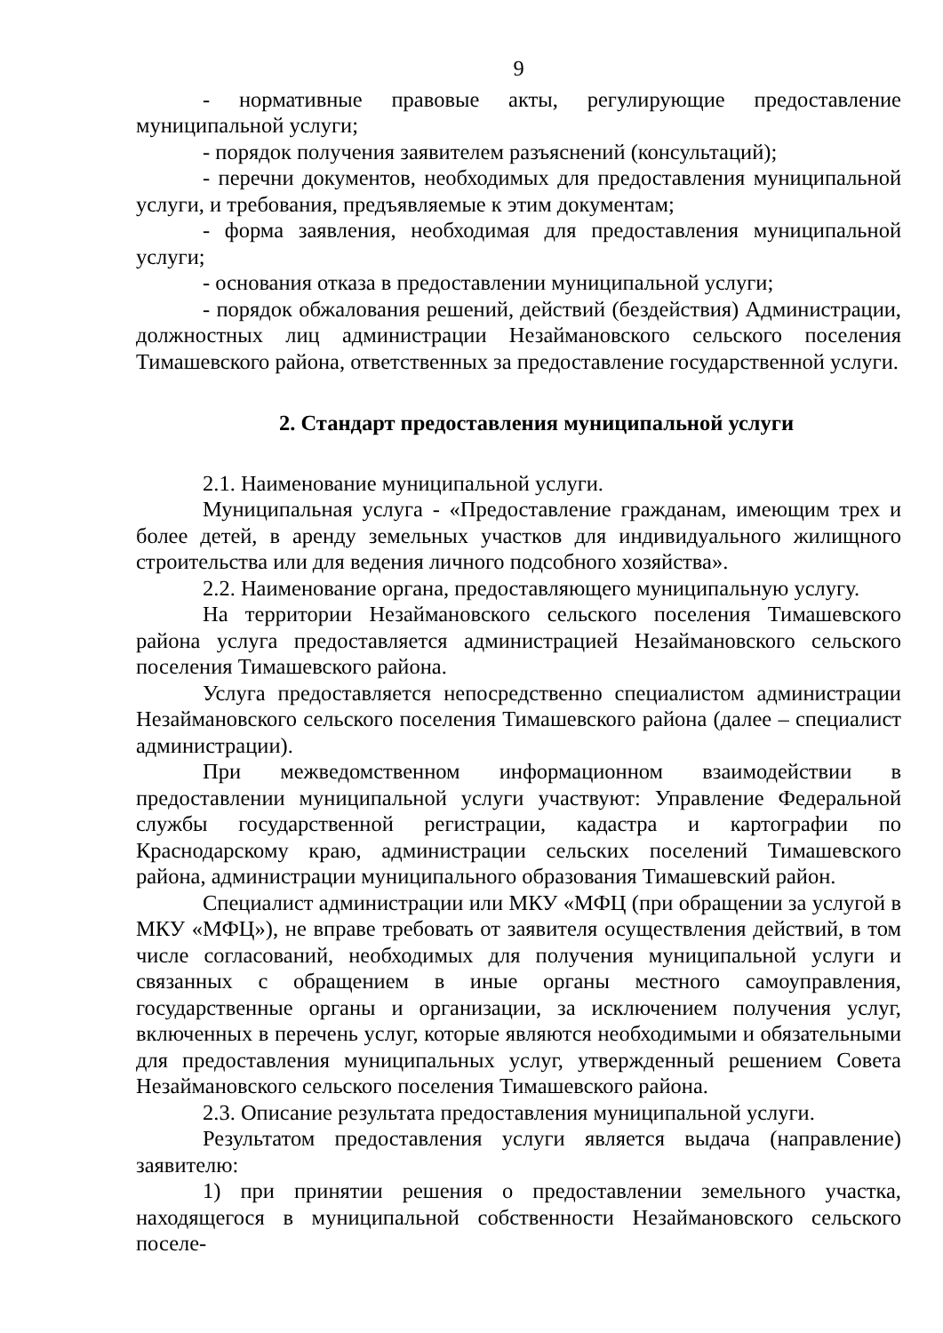9
- нормативные правовые акты, регулирующие предоставление муниципальной услуги;
- порядок получения заявителем разъяснений (консультаций);
- перечни документов, необходимых для предоставления муниципальной услуги, и требования, предъявляемые к этим документам;
- форма заявления, необходимая для предоставления муниципальной услуги;
- основания отказа в предоставлении муниципальной услуги;
- порядок обжалования решений, действий (бездействия) Администрации, должностных лиц администрации Незаймановского сельского поселения Тимашевского района, ответственных за предоставление государственной услуги.
2. Стандарт предоставления муниципальной услуги
2.1. Наименование муниципальной услуги.
Муниципальная услуга - «Предоставление гражданам, имеющим трех и более детей, в аренду земельных участков для индивидуального жилищного строительства или для ведения личного подсобного хозяйства».
2.2. Наименование органа, предоставляющего муниципальную услугу.
На территории Незаймановского сельского поселения Тимашевского района услуга предоставляется администрацией Незаймановского сельского поселения Тимашевского района.
Услуга предоставляется непосредственно специалистом администрации Незаймановского сельского поселения Тимашевского района (далее – специалист администрации).
При межведомственном информационном взаимодействии в предоставлении муниципальной услуги участвуют: Управление Федеральной службы государственной регистрации, кадастра и картографии по Краснодарскому краю, администрации сельских поселений Тимашевского района, администрации муниципального образования Тимашевский район.
Специалист администрации или МКУ «МФЦ (при обращении за услугой в МКУ «МФЦ»), не вправе требовать от заявителя осуществления действий, в том числе согласований, необходимых для получения муниципальной услуги и связанных с обращением в иные органы местного самоуправления, государственные органы и организации, за исключением получения услуг, включенных в перечень услуг, которые являются необходимыми и обязательными для предоставления муниципальных услуг, утвержденный решением Совета Незаймановского сельского поселения Тимашевского района.
2.3. Описание результата предоставления муниципальной услуги.
Результатом предоставления услуги является выдача (направление) заявителю:
1) при принятии решения о предоставлении земельного участка, находящегося в муниципальной собственности Незаймановского сельского поселе-